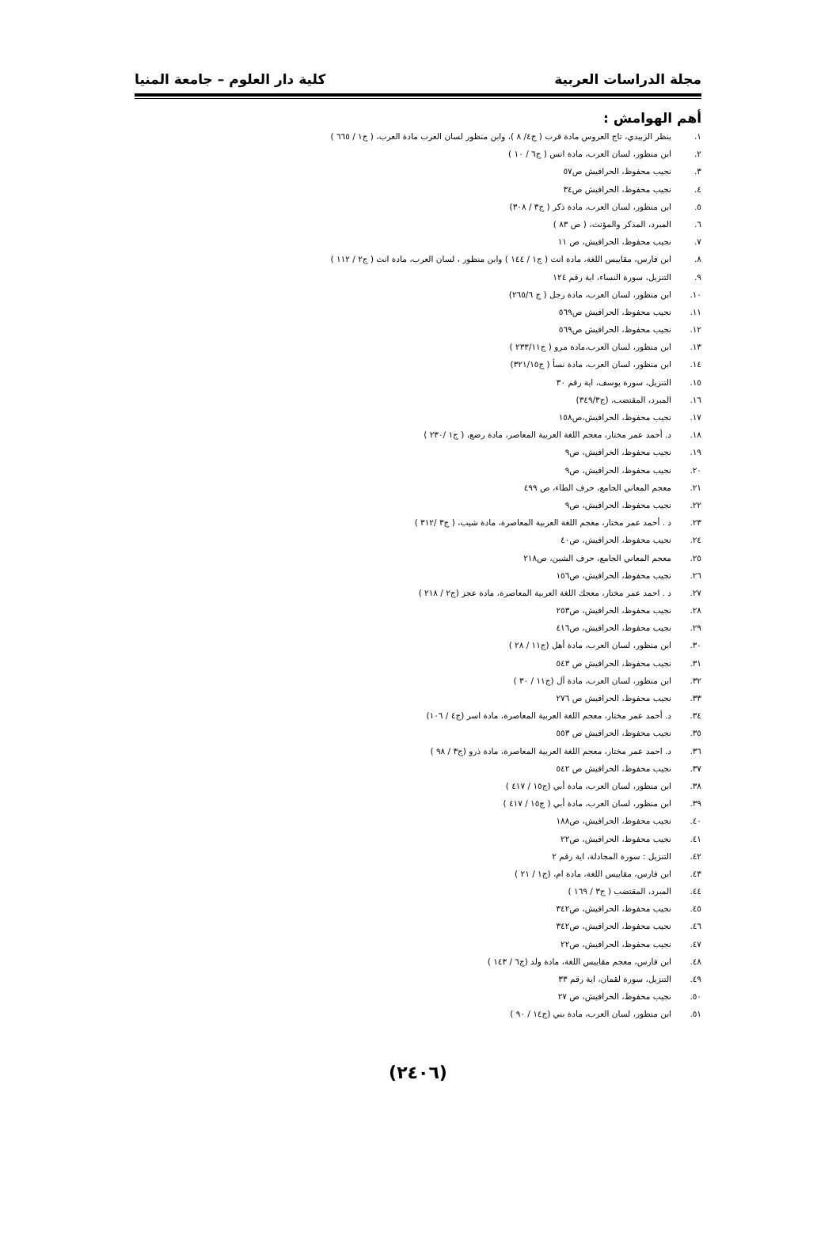مجلة الدراسات العربية كلية دار العلوم – جامعة المنيا
أهم الهوامش :
١. ينظر الزبيدي، تاج العروس مادة قرب ( ج٤/ ٨ )، وابن منظور لسان العرب مادة العرب، ( ج١ / ٦٦٥ )
٢. ابن منظور، لسان العرب، مادة انس ( ج٦ / ١٠ )
٣. نجيب محفوظ، الحرافيش ص٥٧
٤. نجيب محفوظ، الحرافيش ص٣٤
٥. ابن منظور، لسان العرب، مادة ذكر ( ج٣ / ٣٠٨)
٦. المبرد، المذكر والمؤنث، ( ص ٨٣ )
٧. نجيب محفوظ، الحرافيش، ص ١١
٨. ابن فارس، مقاييس اللغة، مادة انث ( ج١ / ١٤٤ ) وابن منظور ، لسان العرب، مادة انث ( ج٢ / ١١٢ )
٩. التنزيل، سورة النساء، اية رقم ١٢٤
١٠. ابن منظور، لسان العرب، مادة رجل ( ج ٢٦٥/٦)
١١. نجيب محفوظ، الحرافيش ص٥٦٩
١٢. نجيب محفوظ، الحرافيش ص٥٦٩
١٣. ابن منظور، لسان العرب،مادة مرو ( ج٢٣٣/١١ )
١٤. ابن منظور، لسان العرب، مادة نسأ ( ج٣٢١/١٥)
١٥. التنزيل، سورة يوسف، اية رقم ٣٠
١٦. المبرد، المقتضب، (ج٣٤٩/٣)
١٧. نجيب محفوظ، الحرافيش،ص١٥٨
١٨. د. أحمد عمر مختار، معجم اللغة العربية المعاصر، مادة رضع، ( ج١ /٢٣٠ )
١٩. نجيب محفوظ، الحرافيش، ص٩
٢٠. نجيب محفوظ، الحرافيش، ص٩
٢١. معجم المعاني الجامع، حرف الطاء، ص ٤٩٩
٢٢. نجيب محفوظ، الحرافيش، ص٩
٢٣. د . أحمد عمر مختار، معجم اللغة العربية المعاصرة، مادة شيب، ( ج٣ /٣١٢ )
٢٤. نجيب محفوظ، الحرافيش، ص٤٠
٢٥. معجم المعاني الجامع، حرف الشين، ص٢١٨
٢٦. نجيب محفوظ، الحرافيش، ص١٥٦
٢٧. د . احمد عمر مختار، معجك اللغة العربية المعاصرة، مادة عجز (ج٢ / ٢١٨ )
٢٨. نجيب محفوظ، الحرافيش، ص٢٥٣
٢٩. نجيب محفوظ، الحرافيش، ص٤١٦
٣٠. ابن منظور، لسان العرب، مادة أهل (ج١١ / ٢٨ )
٣١. نجيب محفوظ، الحرافيش ص ٥٤٣
٣٢. ابن منظور، لسان العرب، مادة آل (ج١١ / ٣٠ )
٣٣. نجيب محفوظ، الحرافيش ص ٢٧٦
٣٤. د. أحمد عمر مختار، معجم اللغة العربية المعاصرة، مادة اسر (ج٤ / ١٠٦)
٣٥. نجيب محفوظ، الحرافيش ص ٥٥٣
٣٦. د. احمد عمر مختار، معجم اللغة العربية المعاصرة، مادة ذرو (ج٣ / ٩٨ )
٣٧. نجيب محفوظ، الحرافيش ص ٥٤٢
٣٨. ابن منظور، لسان العرب، مادة أبي (ج١٥ / ٤١٧ )
٣٩. ابن منظور، لسان العرب، مادة أبي ( ج١٥ / ٤١٧ )
٤٠. نجيب محفوظ، الحرافيش، ص١٨٨
٤١. نجيب محفوظ، الحرافيش، ص٢٢
٤٢. التنزيل : سورة المجادلة، اية رقم ٢
٤٣. ابن فارس، مقاييس اللغة، مادة ام، (ج١ / ٢١ )
٤٤. المبرد، المقتضب ( ج٣ / ١٦٩ )
٤٥. نجيب محفوظ، الحرافيش، ص٣٤٢
٤٦. نجيب محفوظ، الحرافيش، ص٣٤٢
٤٧. نجيب محفوظ، الحرافيش، ص٢٢
٤٨. ابن فارس، معجم مقاييس اللغة، مادة ولد (ج٦ / ١٤٣ )
٤٩. التنزيل، سورة لقمان، اية رقم ٣٣
٥٠. نجيب محفوظ، الحرافيش، ص ٢٧
٥١. ابن منظور، لسان العرب، مادة بني (ج١٤ / ٩٠ )
(٢٤٠٦)